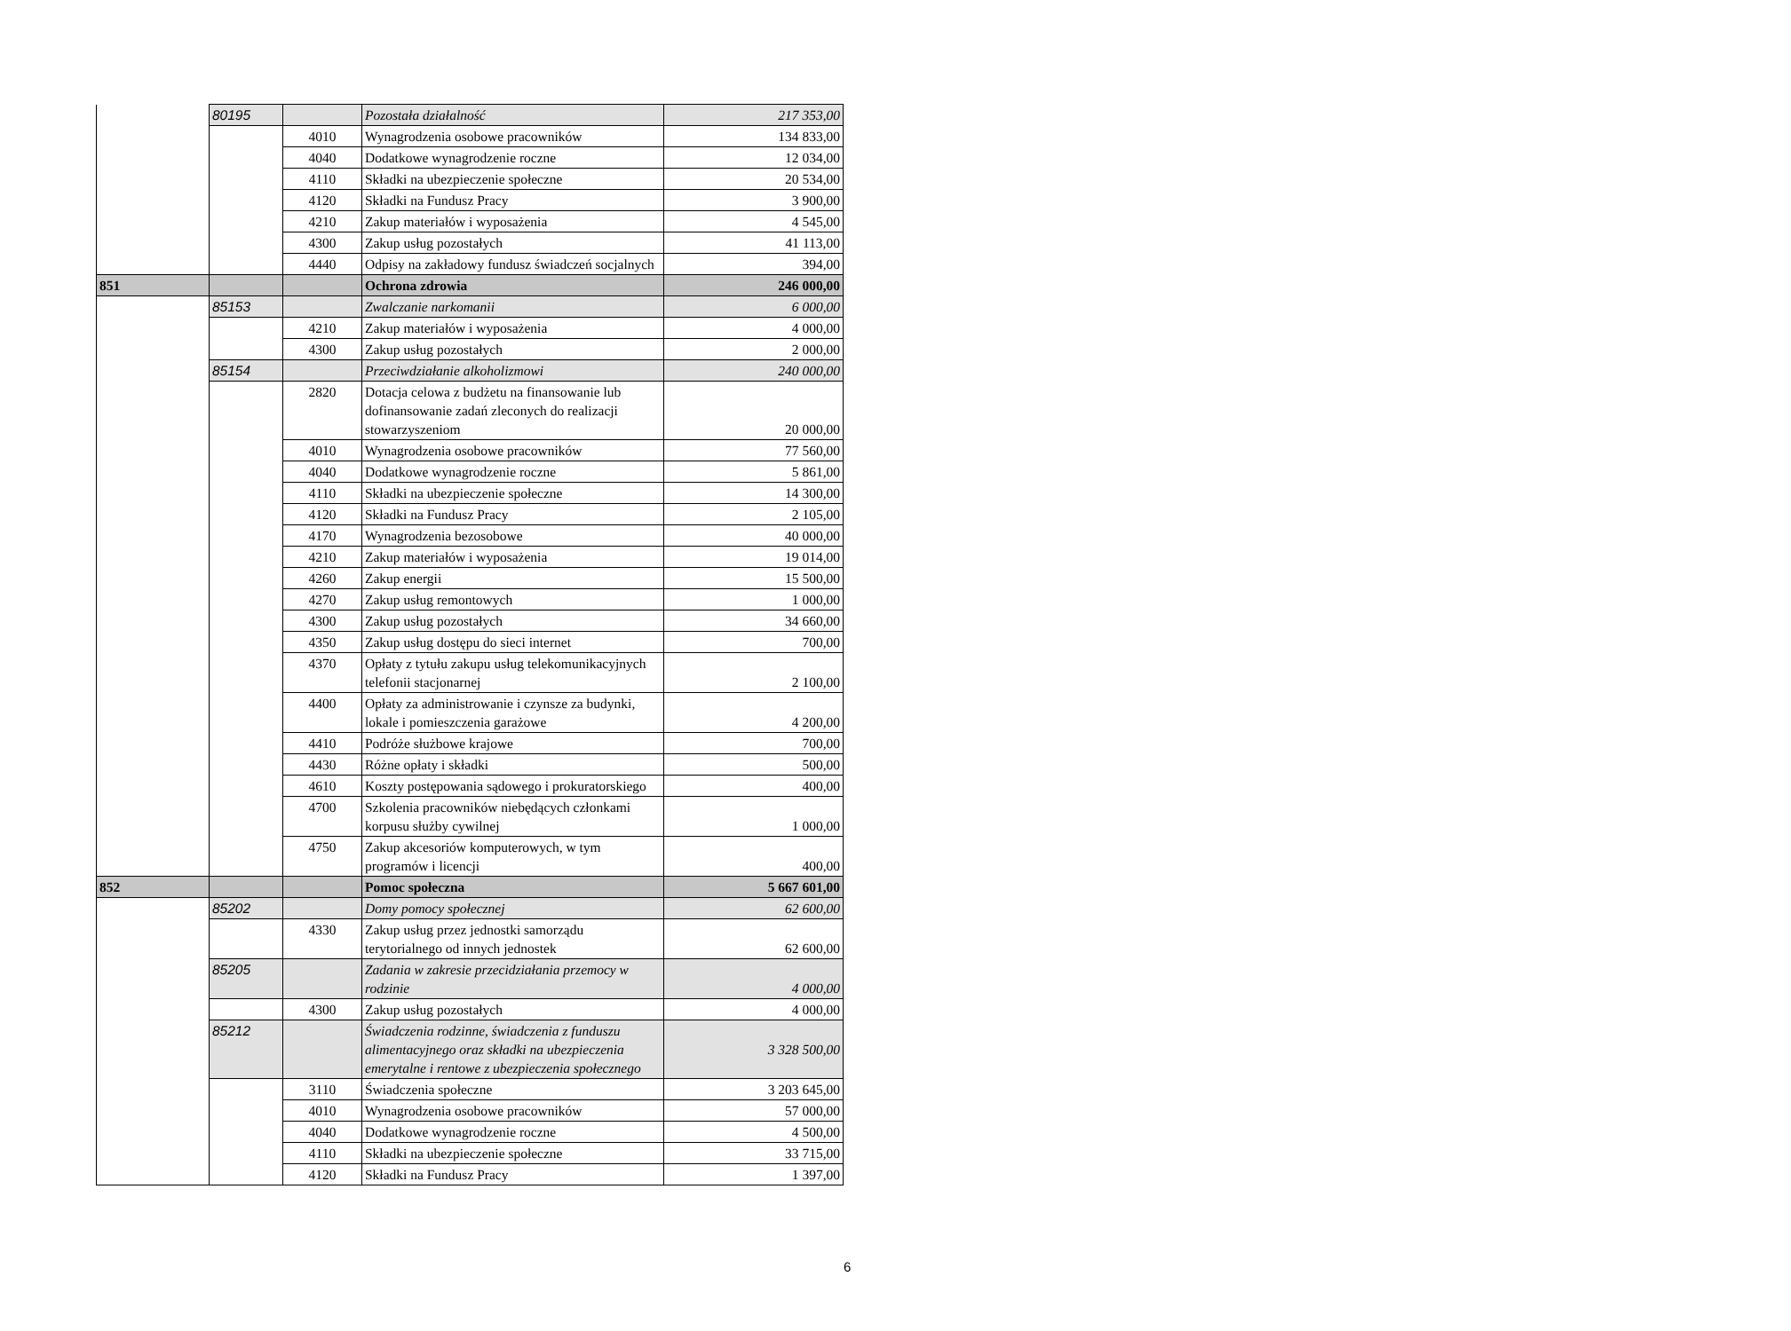| | 80195 | | Pozostała działalność | 217 353,00 |
| | | 4010 | Wynagrodzenia osobowe pracowników | 134 833,00 |
| | | 4040 | Dodatkowe wynagrodzenie roczne | 12 034,00 |
| | | 4110 | Składki na ubezpieczenie społeczne | 20 534,00 |
| | | 4120 | Składki na Fundusz Pracy | 3 900,00 |
| | | 4210 | Zakup materiałów i wyposażenia | 4 545,00 |
| | | 4300 | Zakup usług pozostałych | 41 113,00 |
| | | 4440 | Odpisy na zakładowy fundusz świadczeń socjalnych | 394,00 |
| 851 | | | Ochrona zdrowia | 246 000,00 |
| | 85153 | | Zwalczanie narkomanii | 6 000,00 |
| | | 4210 | Zakup materiałów i wyposażenia | 4 000,00 |
| | | 4300 | Zakup usług pozostałych | 2 000,00 |
| | 85154 | | Przeciwdziałanie alkoholizmowi | 240 000,00 |
| | | 2820 | Dotacja celowa z budżetu na finansowanie lub dofinansowanie zadań zleconych do realizacji stowarzyszeniom | 20 000,00 |
| | | 4010 | Wynagrodzenia osobowe pracowników | 77 560,00 |
| | | 4040 | Dodatkowe wynagrodzenie roczne | 5 861,00 |
| | | 4110 | Składki na ubezpieczenie społeczne | 14 300,00 |
| | | 4120 | Składki na Fundusz Pracy | 2 105,00 |
| | | 4170 | Wynagrodzenia bezosobowe | 40 000,00 |
| | | 4210 | Zakup materiałów i wyposażenia | 19 014,00 |
| | | 4260 | Zakup energii | 15 500,00 |
| | | 4270 | Zakup usług remontowych | 1 000,00 |
| | | 4300 | Zakup usług pozostałych | 34 660,00 |
| | | 4350 | Zakup usług dostępu do sieci internet | 700,00 |
| | | 4370 | Opłaty z tytułu zakupu usług telekomunikacyjnych telefonii stacjonarnej | 2 100,00 |
| | | 4400 | Opłaty za administrowanie i czynsze za budynki, lokale i pomieszczenia garażowe | 4 200,00 |
| | | 4410 | Podróże służbowe krajowe | 700,00 |
| | | 4430 | Różne opłaty i składki | 500,00 |
| | | 4610 | Koszty postępowania sądowego i prokuratorskiego | 400,00 |
| | | 4700 | Szkolenia pracowników niebędących członkami korpusu służby cywilnej | 1 000,00 |
| | | 4750 | Zakup akcesoriów komputerowych, w tym programów i licencji | 400,00 |
| 852 | | | Pomoc społeczna | 5 667 601,00 |
| | 85202 | | Domy pomocy społecznej | 62 600,00 |
| | | 4330 | Zakup usług przez jednostki samorządu terytorialnego od innych jednostek | 62 600,00 |
| | 85205 | | Zadania w zakresie przecidziałania przemocy w rodzinie | 4 000,00 |
| | | 4300 | Zakup usług pozostałych | 4 000,00 |
| | 85212 | | Świadczenia rodzinne, świadczenia z funduszu alimentacyjnego oraz składki na ubezpieczenia emerytalne i rentowe z ubezpieczenia społecznego | 3 328 500,00 |
| | | 3110 | Świadczenia społeczne | 3 203 645,00 |
| | | 4010 | Wynagrodzenia osobowe pracowników | 57 000,00 |
| | | 4040 | Dodatkowe wynagrodzenie roczne | 4 500,00 |
| | | 4110 | Składki na ubezpieczenie społeczne | 33 715,00 |
| | | 4120 | Składki na Fundusz Pracy | 1 397,00 |
6